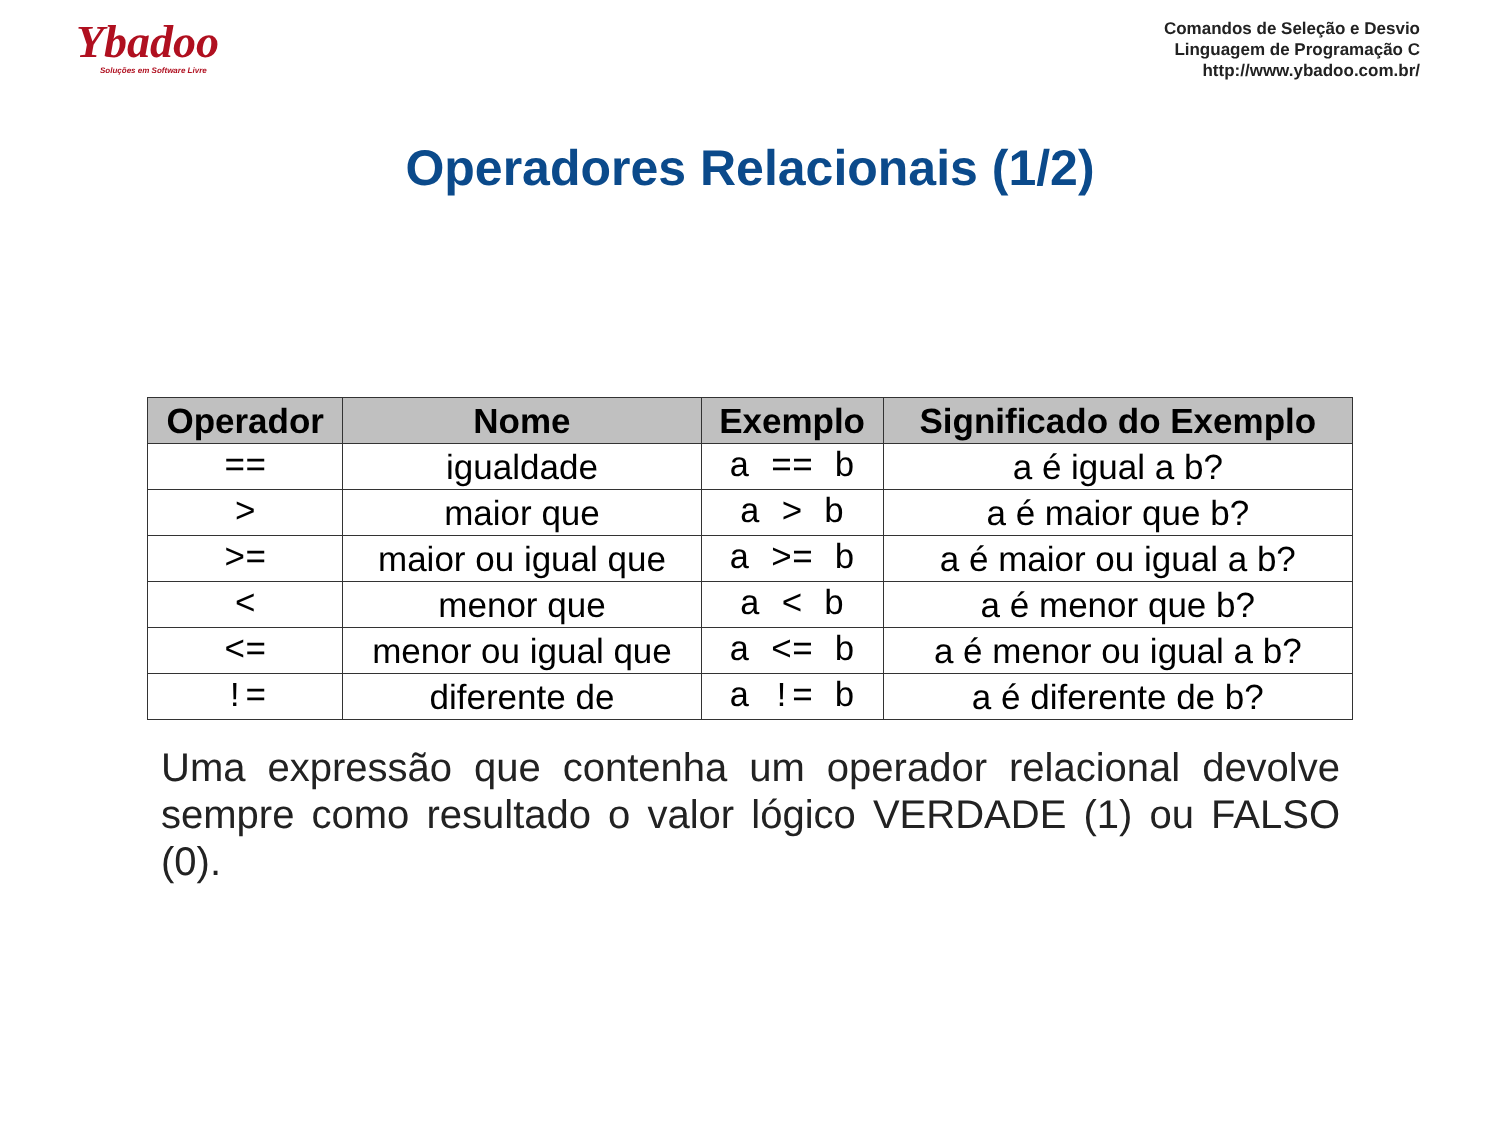Ybadoo
Soluções em Software Livre
Comandos de Seleção e Desvio
Linguagem de Programação C
http://www.ybadoo.com.br/
Operadores Relacionais (1/2)
| Operador | Nome | Exemplo | Significado do Exemplo |
| --- | --- | --- | --- |
| == | igualdade | a == b | a é igual a b? |
| > | maior que | a > b | a é maior que b? |
| >= | maior ou igual que | a >= b | a é maior ou igual a b? |
| < | menor que | a < b | a é menor que b? |
| <= | menor ou igual que | a <= b | a é menor ou igual a b? |
| != | diferente de | a != b | a é diferente de b? |
Uma expressão que contenha um operador relacional devolve sempre como resultado o valor lógico VERDADE (1) ou FALSO (0).